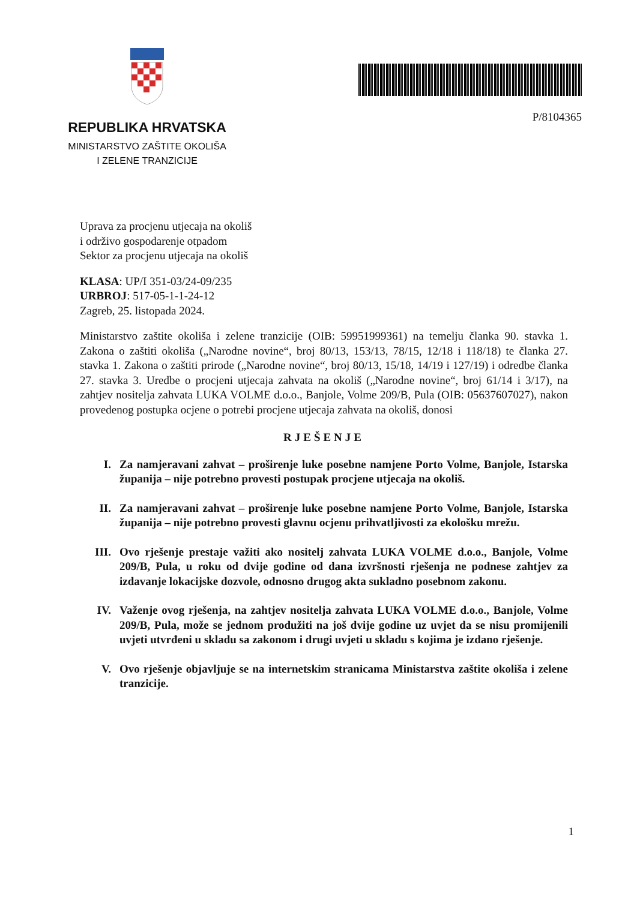REPUBLIKA HRVATSKA
MINISTARSTVO ZAŠTITE OKOLIŠA
I ZELENE TRANZICIJE
P/8104365
Uprava za procjenu utjecaja na okoliš
i održivo gospodarenje otpadom
Sektor za procjenu utjecaja na okoliš
KLASA: UP/I 351-03/24-09/235
URBROJ: 517-05-1-1-24-12
Zagreb, 25. listopada 2024.
Ministarstvo zaštite okoliša i zelene tranzicije (OIB: 59951999361) na temelju članka 90. stavka 1. Zakona o zaštiti okoliša („Narodne novine“, broj 80/13, 153/13, 78/15, 12/18 i 118/18) te članka 27. stavka 1. Zakona o zaštiti prirode („Narodne novine“, broj 80/13, 15/18, 14/19 i 127/19) i odredbe članka 27. stavka 3. Uredbe o procjeni utjecaja zahvata na okoliš („Narodne novine“, broj 61/14 i 3/17), na zahtjev nositelja zahvata LUKA VOLME d.o.o., Banjole, Volme 209/B, Pula (OIB: 05637607027), nakon provedenog postupka ocjene o potrebi procjene utjecaja zahvata na okoliš, donosi
RJEŠENJE
I. Za namjeravani zahvat – proširenje luke posebne namjene Porto Volme, Banjole, Istarska županija – nije potrebno provesti postupak procjene utjecaja na okoliš.
II. Za namjeravani zahvat – proširenje luke posebne namjene Porto Volme, Banjole, Istarska županija – nije potrebno provesti glavnu ocjenu prihvatljivosti za ekološku mrežu.
III. Ovo rješenje prestaje važiti ako nositelj zahvata LUKA VOLME d.o.o., Banjole, Volme 209/B, Pula, u roku od dvije godine od dana izvršnosti rješenja ne podnese zahtjev za izdavanje lokacijske dozvole, odnosno drugog akta sukladno posebnom zakonu.
IV. Važenje ovog rješenja, na zahtjev nositelja zahvata LUKA VOLME d.o.o., Banjole, Volme 209/B, Pula, može se jednom produžiti na još dvije godine uz uvjet da se nisu promijenili uvjeti utvrđeni u skladu sa zakonom i drugi uvjeti u skladu s kojima je izdano rješenje.
V. Ovo rješenje objavljuje se na internetskim stranicama Ministarstva zaštite okoliša i zelene tranzicije.
1